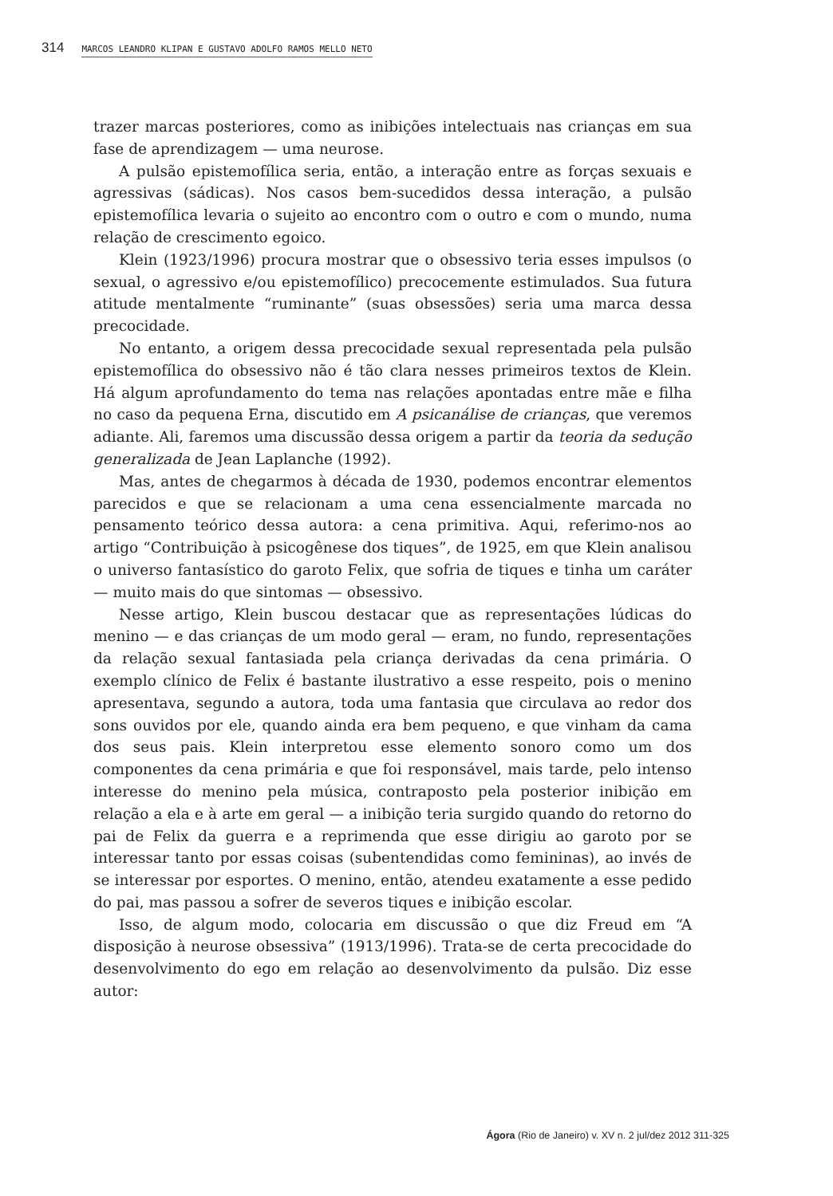314 MARCOS LEANDRO KLIPAN E GUSTAVO ADOLFO RAMOS MELLO NETO
trazer marcas posteriores, como as inibições intelectuais nas crianças em sua fase de aprendizagem — uma neurose.
A pulsão epistemofílica seria, então, a interação entre as forças sexuais e agressivas (sádicas). Nos casos bem-sucedidos dessa interação, a pulsão epistemofílica levaria o sujeito ao encontro com o outro e com o mundo, numa relação de crescimento egoico.
Klein (1923/1996) procura mostrar que o obsessivo teria esses impulsos (o sexual, o agressivo e/ou epistemofílico) precocemente estimulados. Sua futura atitude mentalmente “ruminante” (suas obsessões) seria uma marca dessa precocidade.
No entanto, a origem dessa precocidade sexual representada pela pulsão epistemofílica do obsessivo não é tão clara nesses primeiros textos de Klein. Há algum aprofundamento do tema nas relações apontadas entre mãe e filha no caso da pequena Erna, discutido em A psicanálise de crianças, que veremos adiante. Ali, faremos uma discussão dessa origem a partir da teoria da sedução generalizada de Jean Laplanche (1992).
Mas, antes de chegarmos à década de 1930, podemos encontrar elementos parecidos e que se relacionam a uma cena essencialmente marcada no pensamento teórico dessa autora: a cena primitiva. Aqui, referimo-nos ao artigo “Contribuição à psicogênese dos tiques”, de 1925, em que Klein analisou o universo fantasístico do garoto Felix, que sofria de tiques e tinha um caráter — muito mais do que sintomas — obsessivo.
Nesse artigo, Klein buscou destacar que as representações lúdicas do menino — e das crianças de um modo geral — eram, no fundo, representações da relação sexual fantasiada pela criança derivadas da cena primária. O exemplo clínico de Felix é bastante ilustrativo a esse respeito, pois o menino apresentava, segundo a autora, toda uma fantasia que circulava ao redor dos sons ouvidos por ele, quando ainda era bem pequeno, e que vinham da cama dos seus pais. Klein interpretou esse elemento sonoro como um dos componentes da cena primária e que foi responsável, mais tarde, pelo intenso interesse do menino pela música, contraposto pela posterior inibição em relação a ela e à arte em geral — a inibição teria surgido quando do retorno do pai de Felix da guerra e a reprimenda que esse dirigiu ao garoto por se interessar tanto por essas coisas (subentendidas como femininas), ao invés de se interessar por esportes. O menino, então, atendeu exatamente a esse pedido do pai, mas passou a sofrer de severos tiques e inibição escolar.
Isso, de algum modo, colocaria em discussão o que diz Freud em “A disposição à neurose obsessiva” (1913/1996). Trata-se de certa precocidade do desenvolvimento do ego em relação ao desenvolvimento da pulsão. Diz esse autor:
Ágora (Rio de Janeiro) v. XV n. 2 jul/dez 2012 311-325